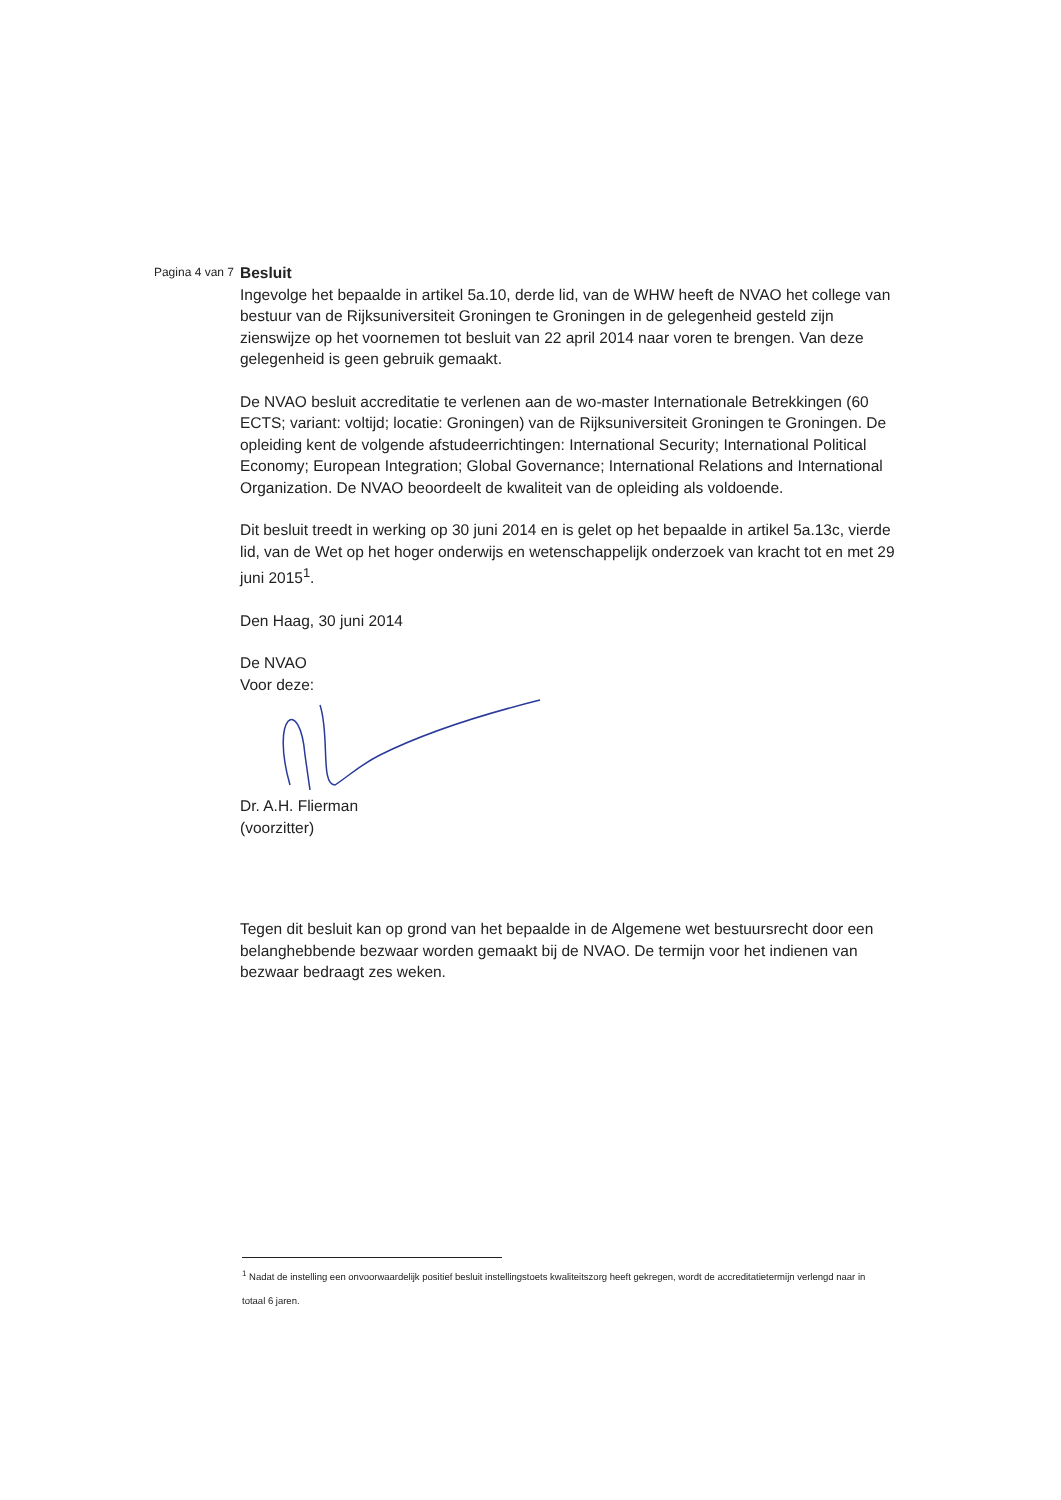Pagina 4 van 7
Besluit
Ingevolge het bepaalde in artikel 5a.10, derde lid, van de WHW heeft de NVAO het college van bestuur van de Rijksuniversiteit Groningen te Groningen in de gelegenheid gesteld zijn zienswijze op het voornemen tot besluit van 22 april 2014 naar voren te brengen. Van deze gelegenheid is geen gebruik gemaakt.
De NVAO besluit accreditatie te verlenen aan de wo-master Internationale Betrekkingen (60 ECTS; variant: voltijd; locatie: Groningen) van de Rijksuniversiteit Groningen te Groningen. De opleiding kent de volgende afstudeerrichtingen: International Security; International Political Economy; European Integration; Global Governance; International Relations and International Organization. De NVAO beoordeelt de kwaliteit van de opleiding als voldoende.
Dit besluit treedt in werking op 30 juni 2014 en is gelet op het bepaalde in artikel 5a.13c, vierde lid, van de Wet op het hoger onderwijs en wetenschappelijk onderzoek van kracht tot en met 29 juni 2015<sup>1</sup>.
Den Haag, 30 juni 2014
De NVAO
Voor deze:
Dr. A.H. Flierman
(voorzitter)
Tegen dit besluit kan op grond van het bepaalde in de Algemene wet bestuursrecht door een belanghebbende bezwaar worden gemaakt bij de NVAO. De termijn voor het indienen van bezwaar bedraagt zes weken.
<sup>1</sup> Nadat de instelling een onvoorwaardelijk positief besluit instellingstoets kwaliteitszorg heeft gekregen, wordt de accreditatietermijn verlengd naar in totaal 6 jaren.